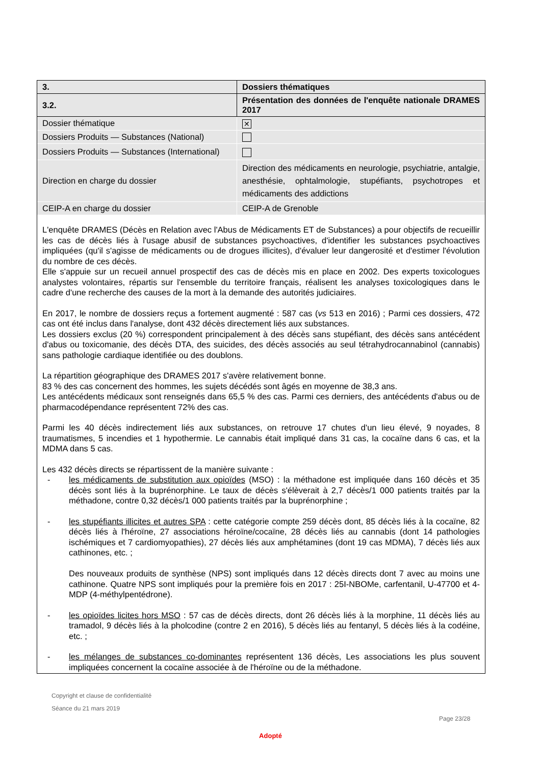| 3. | Dossiers thématiques |
| 3.2. | Présentation des données de l'enquête nationale DRAMES 2017 |
| Dossier thématique | ✕ |
| Dossiers Produits — Substances (National) | |
| Dossiers Produits — Substances (International) | |
| Direction en charge du dossier | Direction des médicaments en neurologie, psychiatrie, antalgie, anesthésie, ophtalmologie, stupéfiants, psychotropes et médicaments des addictions |
| CEIP-A en charge du dossier | CEIP-A de Grenoble |
L'enquête DRAMES (Décès en Relation avec l'Abus de Médicaments ET de Substances) a pour objectifs de recueillir les cas de décès liés à l'usage abusif de substances psychoactives, d'identifier les substances psychoactives impliquées (qu'il s'agisse de médicaments ou de drogues illicites), d'évaluer leur dangerosité et d'estimer l'évolution du nombre de ces décès.
Elle s'appuie sur un recueil annuel prospectif des cas de décès mis en place en 2002. Des experts toxicologues analystes volontaires, répartis sur l'ensemble du territoire français, réalisent les analyses toxicologiques dans le cadre d'une recherche des causes de la mort à la demande des autorités judiciaires.
En 2017, le nombre de dossiers reçus a fortement augmenté : 587 cas (vs 513 en 2016) ; Parmi ces dossiers, 472 cas ont été inclus dans l'analyse, dont 432 décès directement liés aux substances.
Les dossiers exclus (20 %) correspondent principalement à des décès sans stupéfiant, des décès sans antécédent d'abus ou toxicomanie, des décès DTA, des suicides, des décès associés au seul tétrahydrocannabinol (cannabis) sans pathologie cardiaque identifiée ou des doublons.
La répartition géographique des DRAMES 2017 s'avère relativement bonne.
83 % des cas concernent des hommes, les sujets décédés sont âgés en moyenne de 38,3 ans.
Les antécédents médicaux sont renseignés dans 65,5 % des cas. Parmi ces derniers, des antécédents d'abus ou de pharmacodépendance représentent 72% des cas.
Parmi les 40 décès indirectement liés aux substances, on retrouve 17 chutes d'un lieu élevé, 9 noyades, 8 traumatismes, 5 incendies et 1 hypothermie. Le cannabis était impliqué dans 31 cas, la cocaïne dans 6 cas, et la MDMA dans 5 cas.
Les 432 décès directs se répartissent de la manière suivante :
- les médicaments de substitution aux opioïdes (MSO) : la méthadone est impliquée dans 160 décès et 35 décès sont liés à la buprénorphine. Le taux de décès s'élèverait à 2,7 décès/1 000 patients traités par la méthadone, contre 0,32 décès/1 000 patients traités par la buprénorphine ;
- les stupéfiants illicites et autres SPA : cette catégorie compte 259 décès dont, 85 décès liés à la cocaïne, 82 décès liés à l'héroïne, 27 associations héroïne/cocaïne, 28 décès liés au cannabis (dont 14 pathologies ischémiques et 7 cardiomyopathies), 27 décès liés aux amphétamines (dont 19 cas MDMA), 7 décès liés aux cathinones, etc. ;
Des nouveaux produits de synthèse (NPS) sont impliqués dans 12 décès directs dont 7 avec au moins une cathinone. Quatre NPS sont impliqués pour la première fois en 2017 : 25I-NBOMe, carfentanil, U-47700 et 4-MDP (4-méthylpentédrone).
- les opioïdes licites hors MSO : 57 cas de décès directs, dont 26 décès liés à la morphine, 11 décès liés au tramadol, 9 décès liés à la pholcodine (contre 2 en 2016), 5 décès liés au fentanyl, 5 décès liés à la codéine, etc. ;
- les mélanges de substances co-dominantes représentent 136 décès, Les associations les plus souvent impliquées concernent la cocaïne associée à de l'héroïne ou de la méthadone.
Copyright et clause de confidentialité
Séance du 21 mars 2019
Page 23/28
Adopté